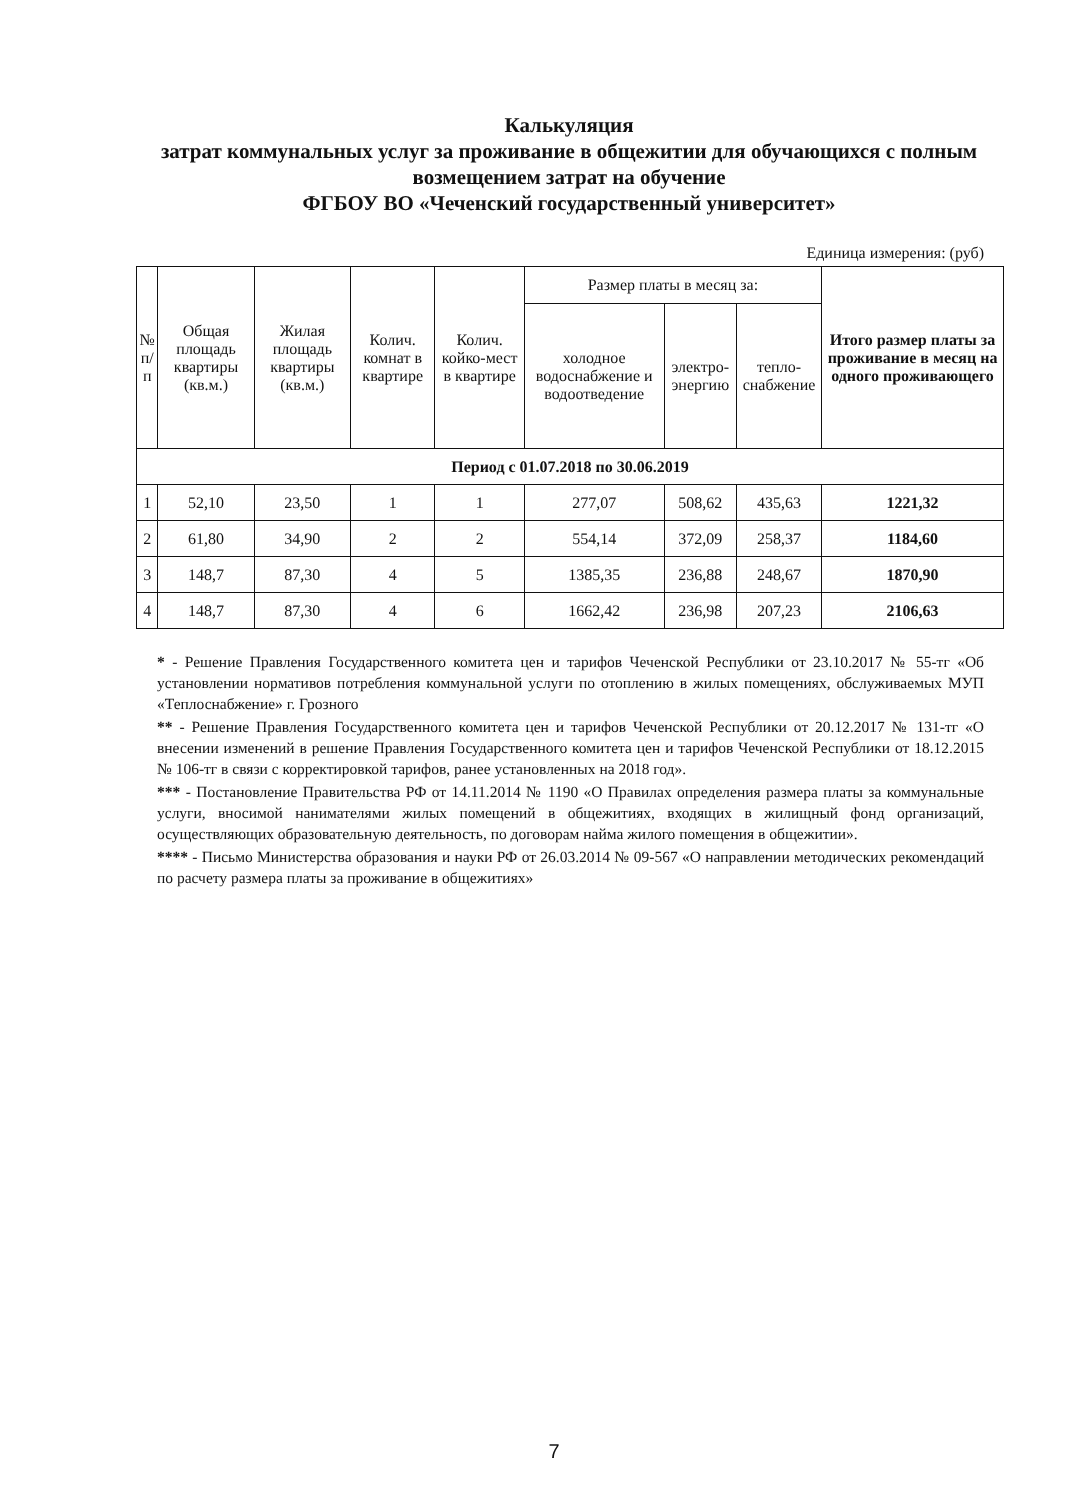Калькуляция
затрат коммунальных услуг за проживание в общежитии для обучающихся с полным возмещением затрат на обучение
ФГБОУ ВО «Чеченский государственный университет»
Единица измерения: (руб)
| № п/п | Общая площадь квартиры (кв.м.) | Жилая площадь квартиры (кв.м.) | Колич. комнат в квартире | Колич. койко-мест в квартире | Размер платы в месяц за: | | | Итого размер платы за проживание в месяц на одного проживающего |
| --- | --- | --- | --- | --- | --- | --- | --- | --- |
| | | | | | холодное водоснабжение и водоотведение | электро-энергию | тепло-снабжение | |
| Период с 01.07.2018 по 30.06.2019 | | | | | | | | |
| 1 | 52,10 | 23,50 | 1 | 1 | 277,07 | 508,62 | 435,63 | 1221,32 |
| 2 | 61,80 | 34,90 | 2 | 2 | 554,14 | 372,09 | 258,37 | 1184,60 |
| 3 | 148,7 | 87,30 | 4 | 5 | 1385,35 | 236,88 | 248,67 | 1870,90 |
| 4 | 148,7 | 87,30 | 4 | 6 | 1662,42 | 236,98 | 207,23 | 2106,63 |
* - Решение Правления Государственного комитета цен и тарифов Чеченской Республики от 23.10.2017 № 55-тг «Об установлении нормативов потребления коммунальной услуги по отоплению в жилых помещениях, обслуживаемых МУП «Теплоснабжение» г. Грозного
** - Решение Правления Государственного комитета цен и тарифов Чеченской Республики от 20.12.2017 № 131-тг «О внесении изменений в решение Правления Государственного комитета цен и тарифов Чеченской Республики от 18.12.2015 № 106-тг в связи с корректировкой тарифов, ранее установленных на 2018 год».
*** - Постановление Правительства РФ от 14.11.2014 № 1190 «О Правилах определения размера платы за коммунальные услуги, вносимой нанимателями жилых помещений в общежитиях, входящих в жилищный фонд организаций, осуществляющих образовательную деятельность, по договорам найма жилого помещения в общежитии».
**** - Письмо Министерства образования и науки РФ от 26.03.2014 № 09-567 «О направлении методических рекомендаций по расчету размера платы за проживание в общежитиях»
7